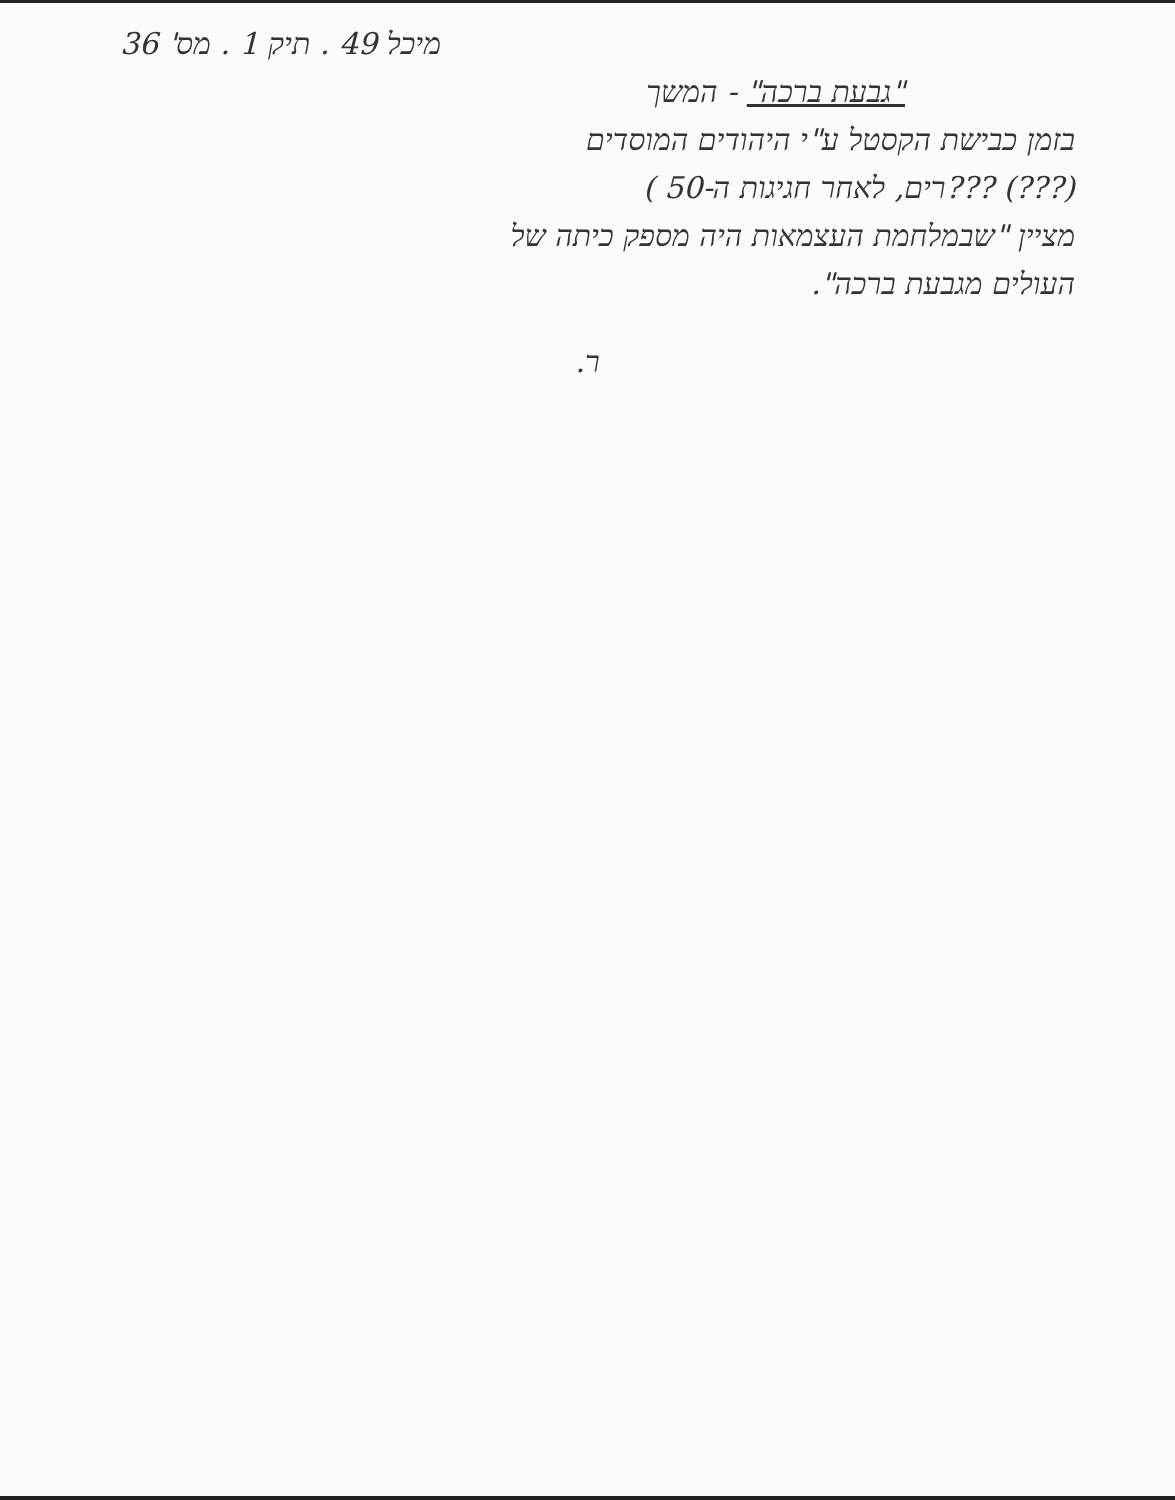מיכל 49 . תיק 1 . מס' 36
"גבעת ברכה" - המשך
בזמן כבישת הקסטל ע"י היהודים המוסדים
(???) ???רים, לאחר חגיגות ה-50 )
מציין "שבמלחמת העצמאות היה מספק כיתה של
העולים מגבעת ברכה".
ר.